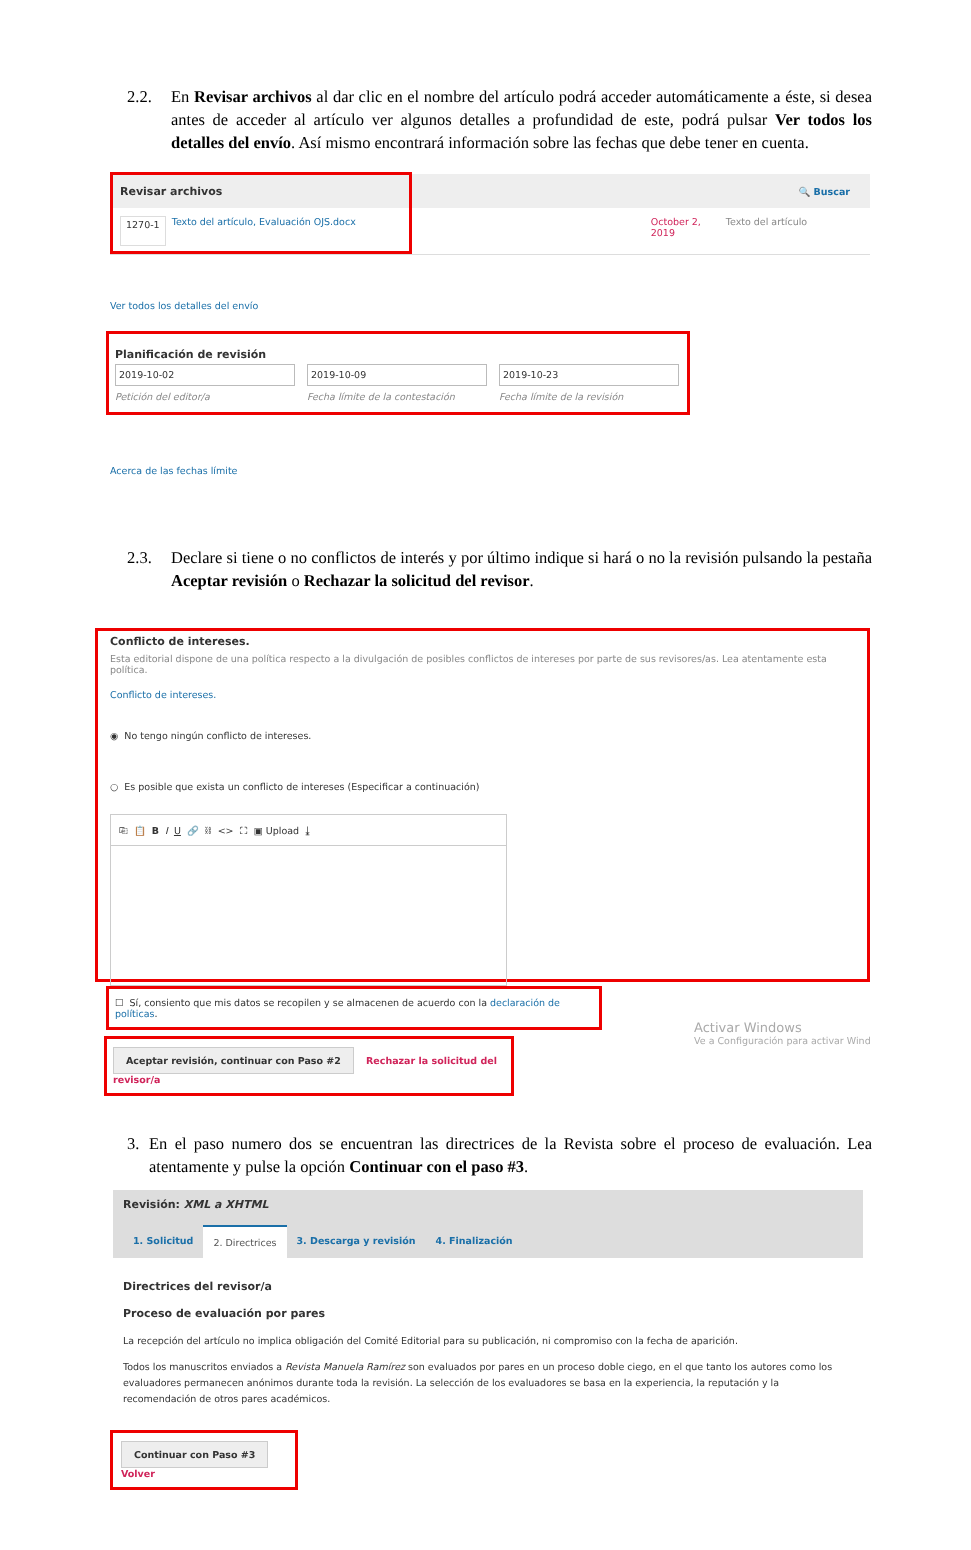2.2. En Revisar archivos al dar clic en el nombre del artículo podrá acceder automáticamente a éste, si desea antes de acceder al artículo ver algunos detalles a profundidad de este, podrá pulsar Ver todos los detalles del envío. Así mismo encontrará información sobre las fechas que debe tener en cuenta.
Revisar archivos 🔍 Buscar
1270-1 Texto del artículo, Evaluación OJS.docx October 2, 2019 Texto del artículo
Ver todos los detalles del envío
Planificación de revisión
2019-10-02
Petición del editor/a
2019-10-09
Fecha límite de la contestación
2019-10-23
Fecha límite de la revisión
Acerca de las fechas límite
2.3. Declare si tiene o no conflictos de interés y por último indique si hará o no la revisión pulsando la pestaña Aceptar revisión o Rechazar la solicitud del revisor.
Conflicto de intereses.
Esta editorial dispone de una política respecto a la divulgación de posibles conflictos de intereses por parte de sus revisores/as. Lea atentamente esta política.
Conflicto de intereses.
◉ No tengo ningún conflicto de intereses.
○ Es posible que exista un conflicto de intereses (Especificar a continuación)
⎘ 📋 B I U 🔗 ⛓ <> ⛶ ▣ Upload ⤓
☐ Sí, consiento que mis datos se recopilen y se almacenen de acuerdo con la declaración de políticas.
Aceptar revisión, continuar con Paso #2 Rechazar la solicitud del revisor/a
Activar Windows
Ve a Configuración para activar Wind
3. En el paso numero dos se encuentran las directrices de la Revista sobre el proceso de evaluación. Lea atentamente y pulse la opción Continuar con el paso #3.
Revisión: XML a XHTML
1. Solicitud 2. Directrices 3. Descarga y revisión 4. Finalización
Directrices del revisor/a
Proceso de evaluación por pares
La recepción del artículo no implica obligación del Comité Editorial para su publicación, ni compromiso con la fecha de aparición.
Todos los manuscritos enviados a Revista Manuela Ramírez son evaluados por pares en un proceso doble ciego, en el que tanto los autores como los evaluadores permanecen anónimos durante toda la revisión. La selección de los evaluadores se basa en la experiencia, la reputación y la recomendación de otros pares académicos.
Continuar con Paso #3 Volver